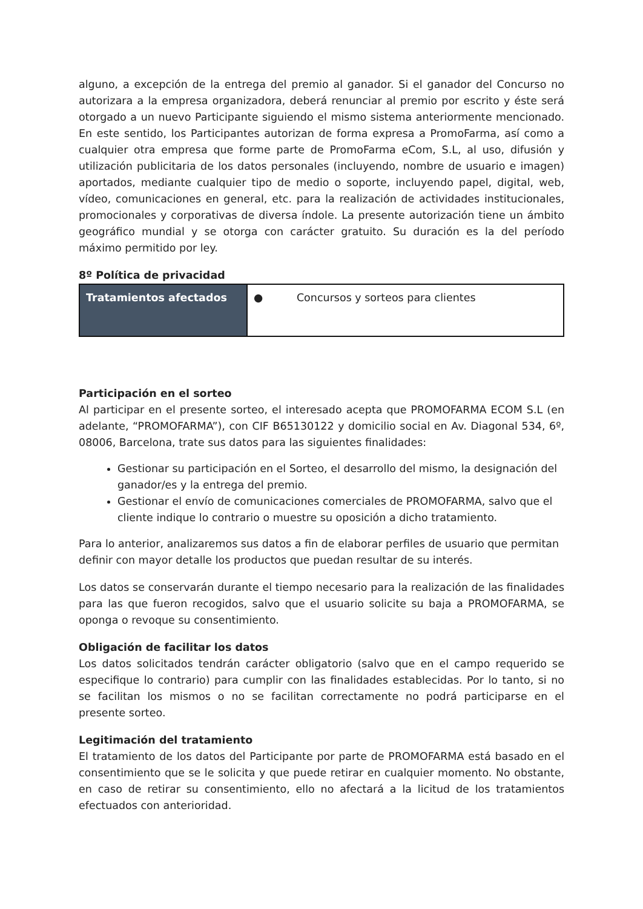alguno, a excepción de la entrega del premio al ganador. Si el ganador del Concurso no autorizara a la empresa organizadora, deberá renunciar al premio por escrito y éste será otorgado a un nuevo Participante siguiendo el mismo sistema anteriormente mencionado. En este sentido, los Participantes autorizan de forma expresa a PromoFarma, así como a cualquier otra empresa que forme parte de PromoFarma eCom, S.L, al uso, difusión y utilización publicitaria de los datos personales (incluyendo, nombre de usuario e imagen) aportados, mediante cualquier tipo de medio o soporte, incluyendo papel, digital, web, vídeo, comunicaciones en general, etc. para la realización de actividades institucionales, promocionales y corporativas de diversa índole. La presente autorización tiene un ámbito geográfico mundial y se otorga con carácter gratuito. Su duración es la del período máximo permitido por ley.
8º Política de privacidad
| Tratamientos afectados | ● Concursos y sorteos para clientes |
Participación en el sorteo
Al participar en el presente sorteo, el interesado acepta que PROMOFARMA ECOM S.L (en adelante, “PROMOFARMA”), con CIF B65130122 y domicilio social en Av. Diagonal 534, 6º, 08006, Barcelona, trate sus datos para las siguientes finalidades:
Gestionar su participación en el Sorteo, el desarrollo del mismo, la designación del ganador/es y la entrega del premio.
Gestionar el envío de comunicaciones comerciales de PROMOFARMA, salvo que el cliente indique lo contrario o muestre su oposición a dicho tratamiento.
Para lo anterior, analizaremos sus datos a fin de elaborar perfiles de usuario que permitan definir con mayor detalle los productos que puedan resultar de su interés.
Los datos se conservarán durante el tiempo necesario para la realización de las finalidades para las que fueron recogidos, salvo que el usuario solicite su baja a PROMOFARMA, se oponga o revoque su consentimiento.
Obligación de facilitar los datos
Los datos solicitados tendrán carácter obligatorio (salvo que en el campo requerido se especifique lo contrario) para cumplir con las finalidades establecidas. Por lo tanto, si no se facilitan los mismos o no se facilitan correctamente no podrá participarse en el presente sorteo.
Legitimación del tratamiento
El tratamiento de los datos del Participante por parte de PROMOFARMA está basado en el consentimiento que se le solicita y que puede retirar en cualquier momento. No obstante, en caso de retirar su consentimiento, ello no afectará a la licitud de los tratamientos efectuados con anterioridad.